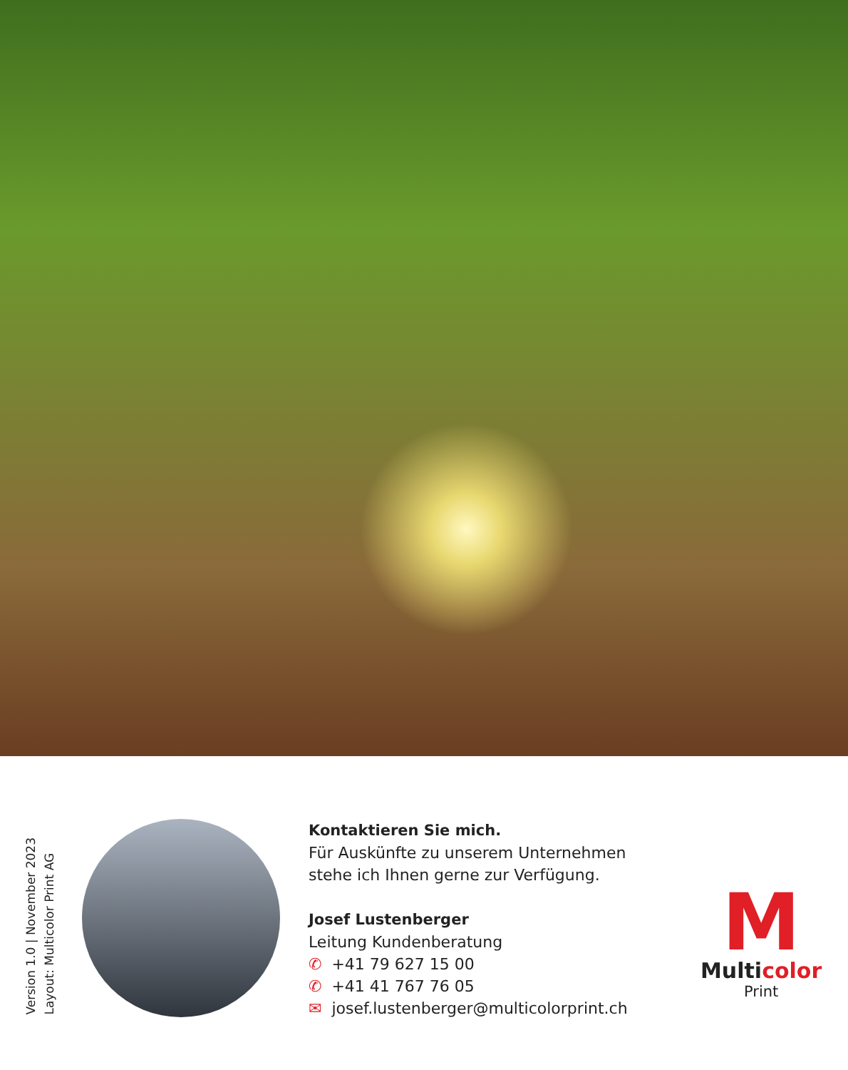Version 1.0 | November 2023
Layout: Multicolor Print AG
Kontaktieren Sie mich.
Für Auskünfte zu unserem Unternehmen stehe ich Ihnen gerne zur Verfügung.
Josef Lustenberger
Leitung Kundenberatung
✆ +41 79 627 15 00
✆ +41 41 767 76 05
✉ josef.lustenberger@multicolorprint.ch
M
Multicolor
Print